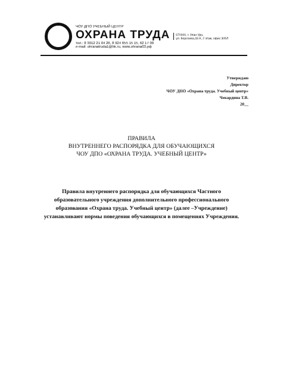ЧОУ ДПО УЧЕБНЫЙ ЦЕНТР
ОХРАНА ТРУДА
тел.: 8 3012 21 04 26, 8 924 655 15 15, 62 17 00
e-mail: ohranatruda1@bk.ru, www.ohrana03.рф
670000, г. Улан-Удэ,
ул. Борсоева,33 А, 2 этаж, офис 305Л
Утверждаю
Директор
ЧОУ ДПО «Охрана труда. Учебный центр»
Чекардина Т.В.
20__
ПРАВИЛА
ВНУТРЕННЕГО РАСПОРЯДКА ДЛЯ ОБУЧАЮЩИХСЯ
ЧОУ ДПО «ОХРАНА ТРУДА. УЧЕБНЫЙ ЦЕНТР»
Правила внутреннего распорядка для обучающихся Частного образовательного учреждения дополнительного профессионального образования «Охрана труда. Учебный центр» (далее –Учреждение) устанавливают нормы поведения обучающихся в помещениях Учреждения.